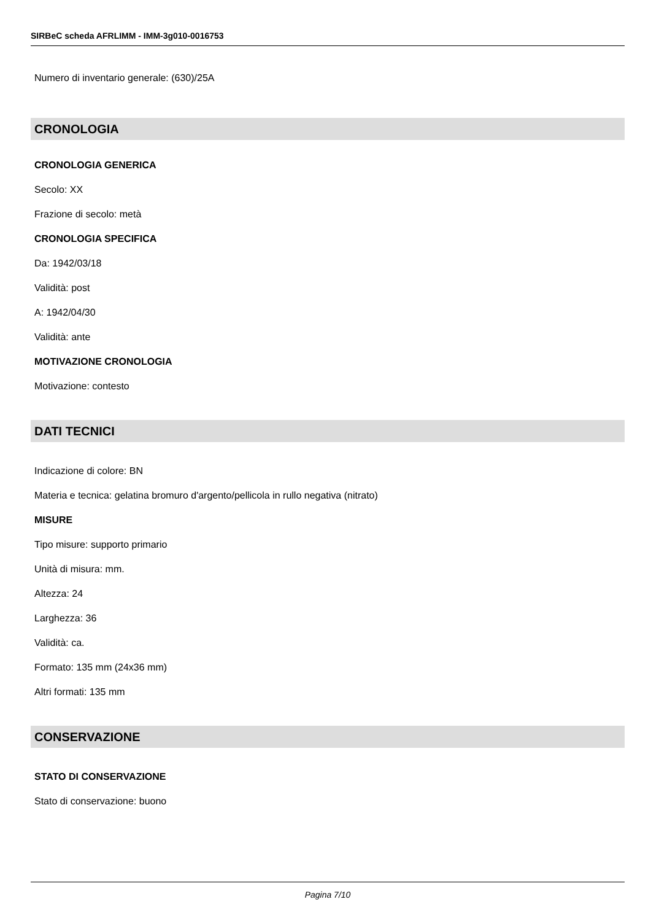SIRBeC scheda AFRLIMM - IMM-3g010-0016753
Numero di inventario generale: (630)/25A
CRONOLOGIA
CRONOLOGIA GENERICA
Secolo: XX
Frazione di secolo: metà
CRONOLOGIA SPECIFICA
Da: 1942/03/18
Validità: post
A: 1942/04/30
Validità: ante
MOTIVAZIONE CRONOLOGIA
Motivazione: contesto
DATI TECNICI
Indicazione di colore: BN
Materia e tecnica: gelatina bromuro d'argento/pellicola in rullo negativa (nitrato)
MISURE
Tipo misure: supporto primario
Unità di misura: mm.
Altezza: 24
Larghezza: 36
Validità: ca.
Formato: 135 mm (24x36 mm)
Altri formati: 135 mm
CONSERVAZIONE
STATO DI CONSERVAZIONE
Stato di conservazione: buono
Pagina 7/10